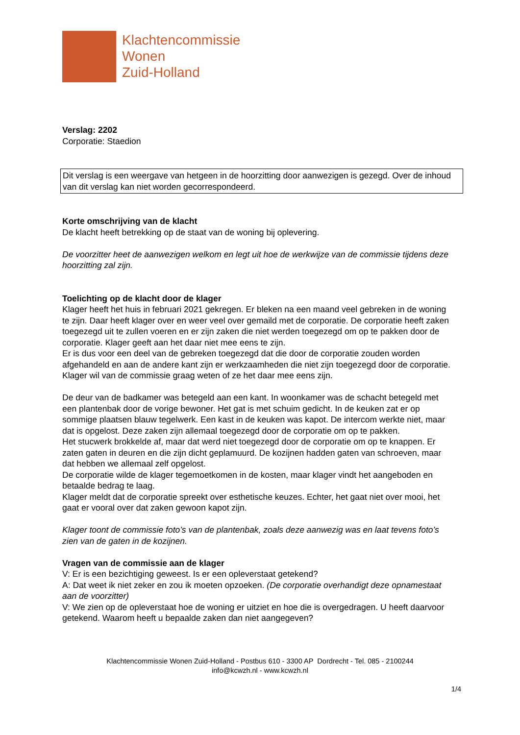Klachtencommissie
Wonen
Zuid-Holland
Verslag: 2202
Corporatie: Staedion
Dit verslag is een weergave van hetgeen in de hoorzitting door aanwezigen is gezegd. Over de inhoud van dit verslag kan niet worden gecorrespondeerd.
Korte omschrijving van de klacht
De klacht heeft betrekking op de staat van de woning bij oplevering.
De voorzitter heet de aanwezigen welkom en legt uit hoe de werkwijze van de commissie tijdens deze hoorzitting zal zijn.
Toelichting op de klacht door de klager
Klager heeft het huis in februari 2021 gekregen. Er bleken na een maand veel gebreken in de woning te zijn. Daar heeft klager over en weer veel over gemaild met de corporatie. De corporatie heeft zaken toegezegd uit te zullen voeren en er zijn zaken die niet werden toegezegd om op te pakken door de corporatie. Klager geeft aan het daar niet mee eens te zijn.
Er is dus voor een deel van de gebreken toegezegd dat die door de corporatie zouden worden afgehandeld en aan de andere kant zijn er werkzaamheden die niet zijn toegezegd door de corporatie. Klager wil van de commissie graag weten of ze het daar mee eens zijn.
De deur van de badkamer was betegeld aan een kant. In woonkamer was de schacht betegeld met een plantenbak door de vorige bewoner. Het gat is met schuim gedicht. In de keuken zat er op sommige plaatsen blauw tegelwerk. Een kast in de keuken was kapot. De intercom werkte niet, maar dat is opgelost. Deze zaken zijn allemaal toegezegd door de corporatie om op te pakken.
Het stucwerk brokkelde af, maar dat werd niet toegezegd door de corporatie om op te knappen. Er zaten gaten in deuren en die zijn dicht geplamuurd. De kozijnen hadden gaten van schroeven, maar dat hebben we allemaal zelf opgelost.
De corporatie wilde de klager tegemoetkomen in de kosten, maar klager vindt het aangeboden en betaalde bedrag te laag.
Klager meldt dat de corporatie spreekt over esthetische keuzes. Echter, het gaat niet over mooi, het gaat er vooral over dat zaken gewoon kapot zijn.
Klager toont de commissie foto’s van de plantenbak, zoals deze aanwezig was en laat tevens foto’s zien van de gaten in de kozijnen.
Vragen van de commissie aan de klager
V: Er is een bezichtiging geweest. Is er een opleverstaat getekend?
A: Dat weet ik niet zeker en zou ik moeten opzoeken. (De corporatie overhandigt deze opnamestaat aan de voorzitter)
V: We zien op de opleverstaat hoe de woning er uitziet en hoe die is overgedragen. U heeft daarvoor getekend. Waarom heeft u bepaalde zaken dan niet aangegeven?
Klachtencommissie Wonen Zuid-Holland - Postbus 610 - 3300 AP Dordrecht - Tel. 085 - 2100244
info@kcwzh.nl - www.kcwzh.nl
1/4